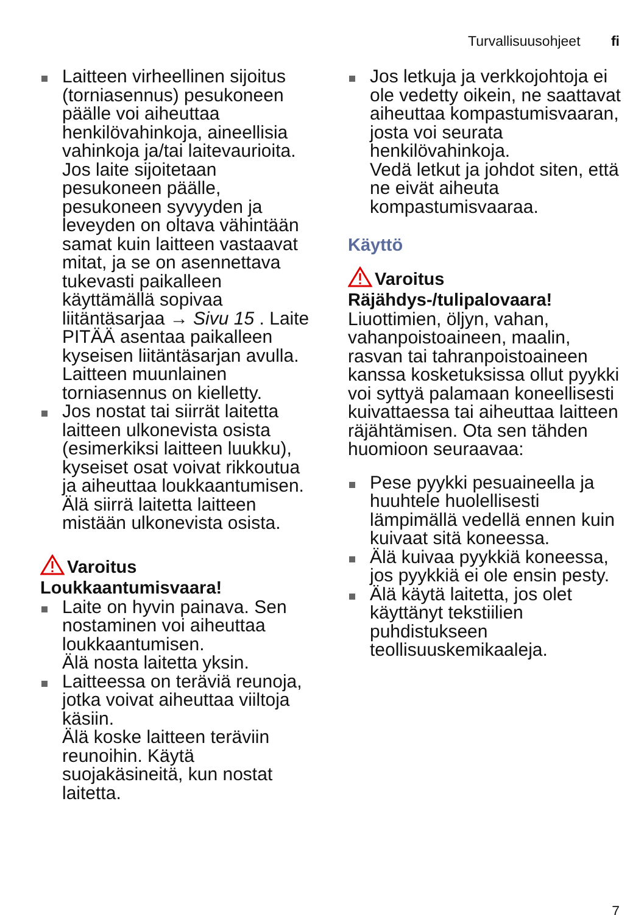Turvallisuusohjeet fi
Laitteen virheellinen sijoitus (torniasennus) pesukoneen päälle voi aiheuttaa henkilövahinkoja, aineellisia vahinkoja ja/tai laitevaurioita. Jos laite sijoitetaan pesukoneen päälle, pesukoneen syvyyden ja leveyden on oltava vähintään samat kuin laitteen vastaavat mitat, ja se on asennettava tukevasti paikalleen käyttämällä sopivaa liitäntäsarjaa → Sivu 15 . Laite PITÄÄ asentaa paikalleen kyseisen liitäntäsarjan avulla. Laitteen muunlainen torniasennus on kielletty.
Jos nostat tai siirrät laitetta laitteen ulkonevista osista (esimerkiksi laitteen luukku), kyseiset osat voivat rikkoutua ja aiheuttaa loukkaantumisen.
Älä siirrä laitetta laitteen mistään ulkonevista osista.
Varoitus
Loukkaantumisvaara!
Laite on hyvin painava. Sen nostaminen voi aiheuttaa loukkaantumisen.
Älä nosta laitetta yksin.
Laitteessa on teräviä reunoja, jotka voivat aiheuttaa viiltoja käsiin.
Älä koske laitteen teräviin reunoihin. Käytä suojakäsineitä, kun nostat laitetta.
Jos letkuja ja verkkojohtoja ei ole vedetty oikein, ne saattavat aiheuttaa kompastumisvaaran, josta voi seurata henkilövahinkoja.
Vedä letkut ja johdot siten, että ne eivät aiheuta kompastumisvaaraa.
Käyttö
Varoitus
Räjähdys-/tulipalovaara!
Liuottimien, öljyn, vahan, vahanpoistoaineen, maalin, rasvan tai tahranpoistoaineen kanssa kosketuksissa ollut pyykki voi syttyä palamaan koneellisesti kuivattaessa tai aiheuttaa laitteen räjähtämisen. Ota sen tähden huomioon seuraavaa:
Pese pyykki pesuaineella ja huuhtele huolellisesti lämpimällä vedellä ennen kuin kuivaat sitä koneessa.
Älä kuivaa pyykkiä koneessa, jos pyykkiä ei ole ensin pesty.
Älä käytä laitetta, jos olet käyttänyt tekstiilien puhdistukseen teollisuuskemikaaleja.
7